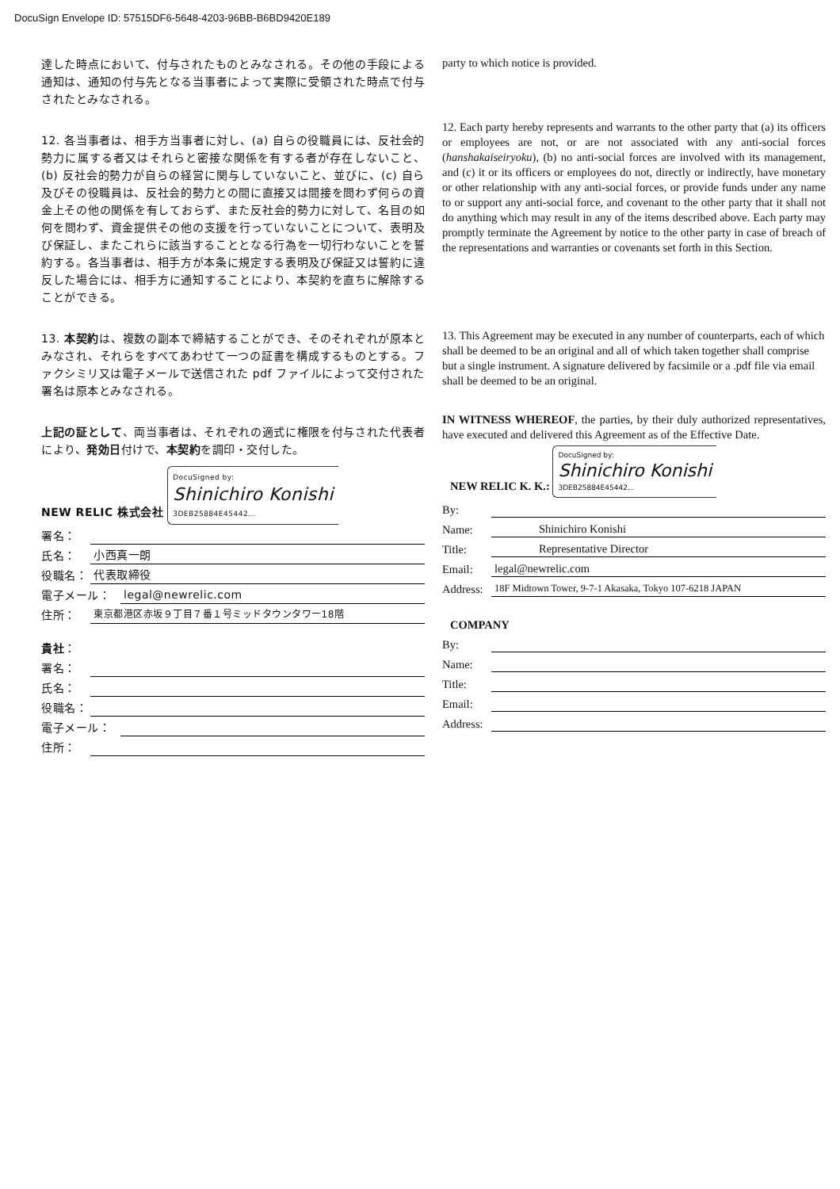DocuSign Envelope ID: 57515DF6-5648-4203-96BB-B6BD9420E189
達した時点において、付与されたものとみなされる。その他の手段による通知は、通知の付与先となる当事者によって実際に受領された時点で付与されたとみなされる。
12. 各当事者は、相手方当事者に対し、(a) 自らの役職員には、反社会的勢力に属する者又はそれらと密接な関係を有する者が存在しないこと、(b) 反社会的勢力が自らの経営に関与していないこと、並びに、(c) 自ら及びその役職員は、反社会的勢力との間に直接又は間接を問わず何らの資金上その他の関係を有しておらず、また反社会的勢力に対して、名目の如何を問わず、資金提供その他の支援を行っていないことについて、表明及び保証し、またこれらに該当することとなる行為を一切行わないことを誓約する。各当事者は、相手方が本条に規定する表明及び保証又は誓約に違反した場合には、相手方に通知することにより、本契約を直ちに解除することができる。
13. 本契約は、複数の副本で締結することができ、そのそれぞれが原本とみなされ、それらをすべてあわせて一つの証書を構成するものとする。ファクシミリ又は電子メールで送信された pdf ファイルによって交付された署名は原本とみなされる。
上記の証として、両当事者は、それぞれの適式に権限を付与された代表者により、発効日付けで、本契約を調印・交付した。
NEW RELIC 株式会社 DocuSigned by: Shinichiro Konishi 3DEB25884E45442...
署名：
氏名： 小西真一朗
役職名： 代表取締役
電子メール： legal@newrelic.com
住所： 東京都港区赤坂９丁目７番１号ミッドタウンタワー18階
貴社：
署名：
氏名：
役職名：
電子メール：
住所：
party to which notice is provided.
12. Each party hereby represents and warrants to the other party that (a) its officers or employees are not, or are not associated with any anti-social forces (hanshakaiseiryoku), (b) no anti-social forces are involved with its management, and (c) it or its officers or employees do not, directly or indirectly, have monetary or other relationship with any anti-social forces, or provide funds under any name to or support any anti-social force, and covenant to the other party that it shall not do anything which may result in any of the items described above. Each party may promptly terminate the Agreement by notice to the other party in case of breach of the representations and warranties or covenants set forth in this Section.
13. This Agreement may be executed in any number of counterparts, each of which shall be deemed to be an original and all of which taken together shall comprise but a single instrument. A signature delivered by facsimile or a .pdf file via email shall be deemed to be an original.
IN WITNESS WHEREOF, the parties, by their duly authorized representatives, have executed and delivered this Agreement as of the Effective Date.
NEW RELIC K. K.: DocuSigned by: Shinichiro Konishi 3DEB25884E45442...
By:
Name: Shinichiro Konishi
Title: Representative Director
Email: legal@newrelic.com
Address: 18F Midtown Tower, 9-7-1 Akasaka, Tokyo 107-6218 JAPAN
COMPANY
By:
Name:
Title:
Email:
Address: